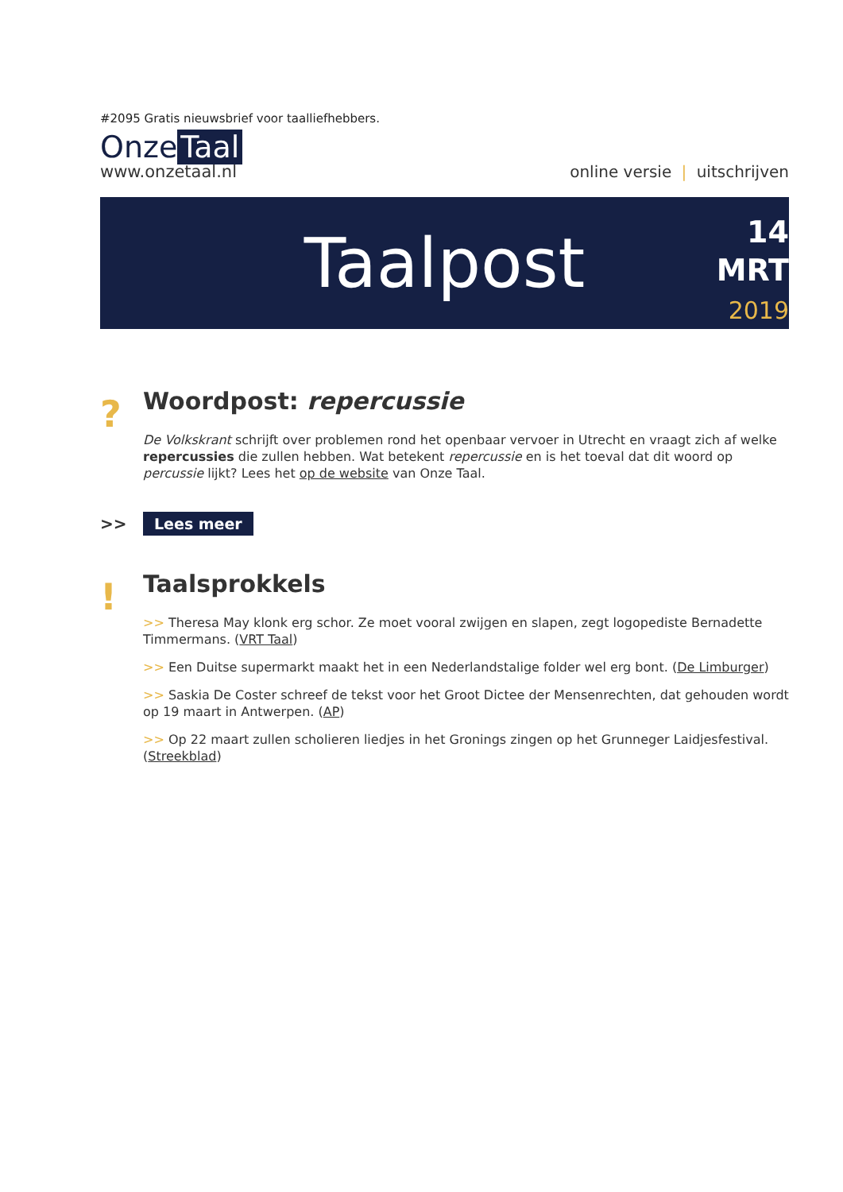#2095 Gratis nieuwsbrief voor taalliefhebbers.
Onze Taal
www.onzetaal.nl
online versie | uitschrijven
Taalpost
14
MRT
2019
?
Woordpost: repercussie
De Volkskrant schrijft over problemen rond het openbaar vervoer in Utrecht en vraagt zich af welke repercussies die zullen hebben. Wat betekent repercussie en is het toeval dat dit woord op percussie lijkt? Lees het op de website van Onze Taal.
>>
Lees meer
!
Taalsprokkels
>> Theresa May klonk erg schor. Ze moet vooral zwijgen en slapen, zegt logopediste Bernadette Timmermans. (VRT Taal)
>> Een Duitse supermarkt maakt het in een Nederlandstalige folder wel erg bont. (De Limburger)
>> Saskia De Coster schreef de tekst voor het Groot Dictee der Mensenrechten, dat gehouden wordt op 19 maart in Antwerpen. (AP)
>> Op 22 maart zullen scholieren liedjes in het Gronings zingen op het Grunneger Laidjesfestival. (Streekblad)